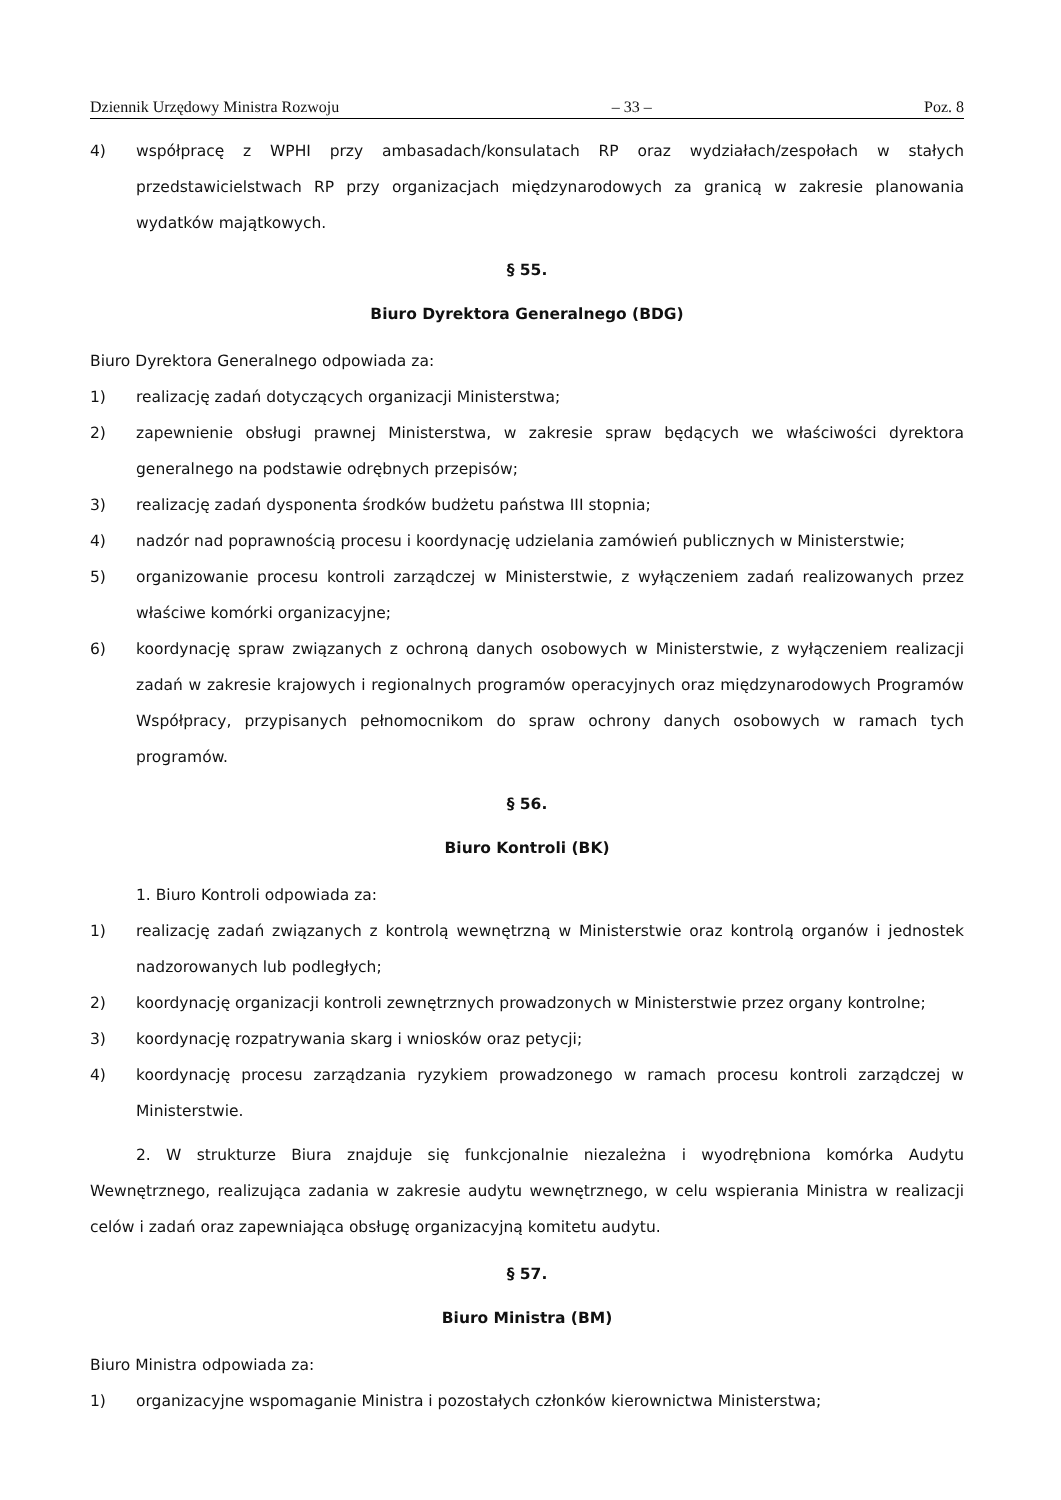Dziennik Urzędowy Ministra Rozwoju – 33 – Poz. 8
4) współpracę z WPHI przy ambasadach/konsulatach RP oraz wydziałach/zespołach w stałych przedstawicielstwach RP przy organizacjach międzynarodowych za granicą w zakresie planowania wydatków majątkowych.
§ 55.
Biuro Dyrektora Generalnego (BDG)
Biuro Dyrektora Generalnego odpowiada za:
1) realizację zadań dotyczących organizacji Ministerstwa;
2) zapewnienie obsługi prawnej Ministerstwa, w zakresie spraw będących we właściwości dyrektora generalnego na podstawie odrębnych przepisów;
3) realizację zadań dysponenta środków budżetu państwa III stopnia;
4) nadzór nad poprawnością procesu i koordynację udzielania zamówień publicznych w Ministerstwie;
5) organizowanie procesu kontroli zarządczej w Ministerstwie, z wyłączeniem zadań realizowanych przez właściwe komórki organizacyjne;
6) koordynację spraw związanych z ochroną danych osobowych w Ministerstwie, z wyłączeniem realizacji zadań w zakresie krajowych i regionalnych programów operacyjnych oraz międzynarodowych Programów Współpracy, przypisanych pełnomocnikom do spraw ochrony danych osobowych w ramach tych programów.
§ 56.
Biuro Kontroli (BK)
1. Biuro Kontroli odpowiada za:
1) realizację zadań związanych z kontrolą wewnętrzną w Ministerstwie oraz kontrolą organów i jednostek nadzorowanych lub podległych;
2) koordynację organizacji kontroli zewnętrznych prowadzonych w Ministerstwie przez organy kontrolne;
3) koordynację rozpatrywania skarg i wniosków oraz petycji;
4) koordynację procesu zarządzania ryzykiem prowadzonego w ramach procesu kontroli zarządczej w Ministerstwie.
2. W strukturze Biura znajduje się funkcjonalnie niezależna i wyodrębniona komórka Audytu Wewnętrznego, realizująca zadania w zakresie audytu wewnętrznego, w celu wspierania Ministra w realizacji celów i zadań oraz zapewniająca obsługę organizacyjną komitetu audytu.
§ 57.
Biuro Ministra (BM)
Biuro Ministra odpowiada za:
1) organizacyjne wspomaganie Ministra i pozostałych członków kierownictwa Ministerstwa;